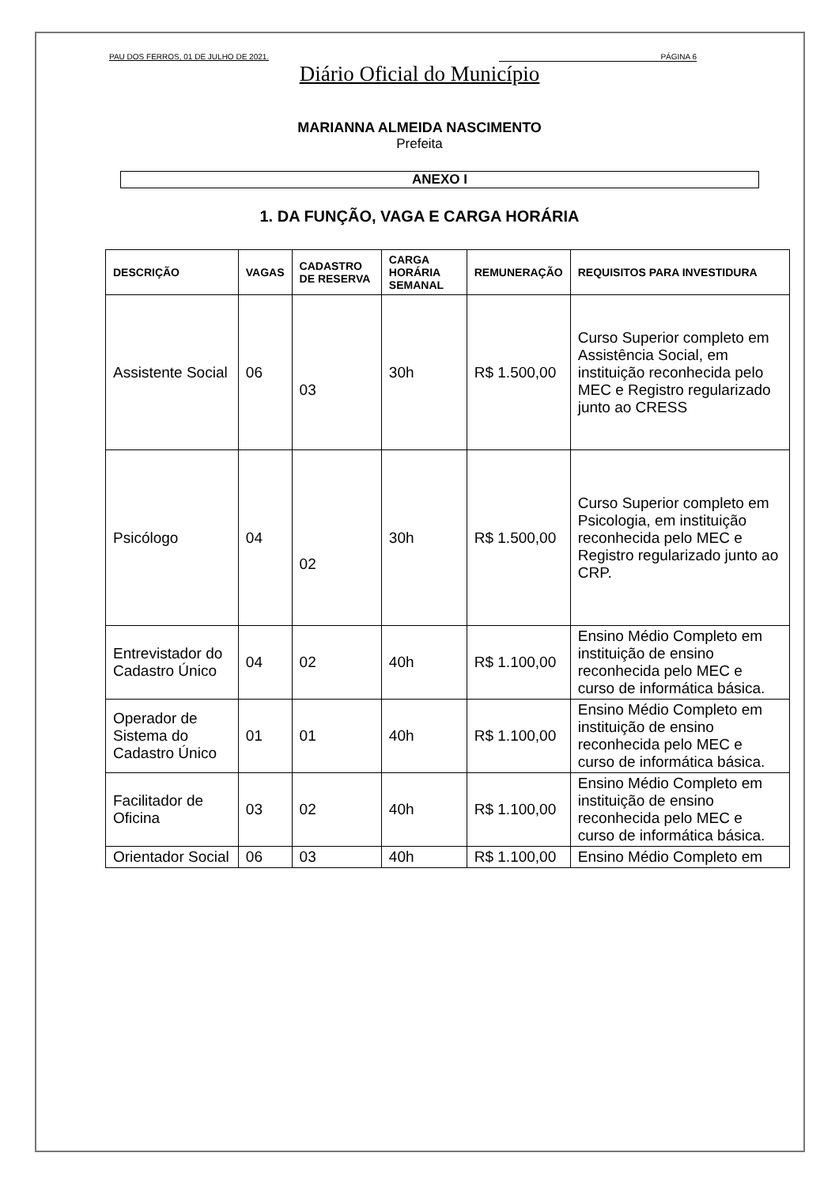PAU DOS FERROS, 01 DE JULHO DE 2021. PÁGINA 6
Diário Oficial do Município
MARIANNA ALMEIDA NASCIMENTO
Prefeita
ANEXO I
1. DA FUNÇÃO, VAGA E CARGA HORÁRIA
| DESCRIÇÃO | VAGAS | CADASTRO DE RESERVA | CARGA HORÁRIA SEMANAL | REMUNERAÇÃO | REQUISITOS PARA INVESTIDURA |
| --- | --- | --- | --- | --- | --- |
| Assistente Social | 06 | 03 | 30h | R$ 1.500,00 | Curso Superior completo em Assistência Social, em instituição reconhecida pelo MEC e Registro regularizado junto ao CRESS |
| Psicólogo | 04 | 02 | 30h | R$ 1.500,00 | Curso Superior completo em Psicologia, em instituição reconhecida pelo MEC e Registro regularizado junto ao CRP. |
| Entrevistador do Cadastro Único | 04 | 02 | 40h | R$ 1.100,00 | Ensino Médio Completo em instituição de ensino reconhecida pelo MEC e curso de informática básica. |
| Operador de Sistema do Cadastro Único | 01 | 01 | 40h | R$ 1.100,00 | Ensino Médio Completo em instituição de ensino reconhecida pelo MEC e curso de informática básica. |
| Facilitador de Oficina | 03 | 02 | 40h | R$ 1.100,00 | Ensino Médio Completo em instituição de ensino reconhecida pelo MEC e curso de informática básica. |
| Orientador Social | 06 | 03 | 40h | R$ 1.100,00 | Ensino Médio Completo em |